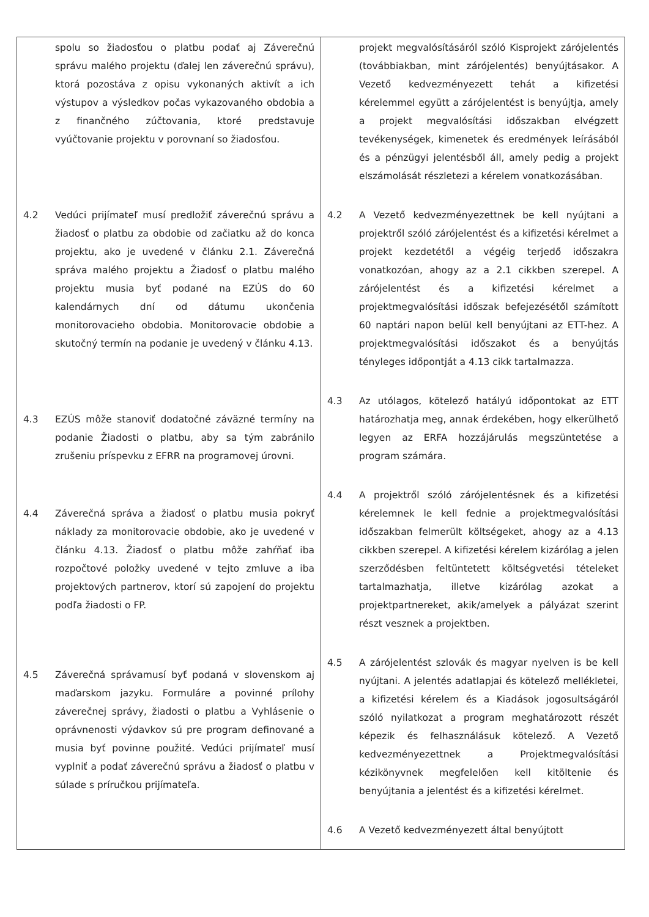| spolu so žiadosťou o platbu podať aj Záverečnú správu malého projektu (ďalej len záverečnú správu), ktorá pozostáva z opisu vykonaných aktivít a ich výstupov a výsledkov počas vykazovaného obdobia a z finančného zúčtovania, ktoré predstavuje vyúčtovanie projektu v porovnaní so žiadosťou. 4.2 Vedúci prijímateľ musí predložiť záverečnú správu a žiadosť o platbu za obdobie od začiatku až do konca projektu, ako je uvedené v článku 2.1. Záverečná správa malého projektu a Žiadosť o platbu malého projektu musia byť podané na EZÚS do 60 kalendárnych dní od dátumu ukončenia monitorovacieho obdobia. Monitorovacie obdobie a skutočný termín na podanie je uvedený v článku 4.13. 4.3 EZÚS môže stanoviť dodatočné záväzné termíny na podanie Žiadosti o platbu, aby sa tým zabránilo zrušeniu príspevku z EFRR na programovej úrovni. 4.4 Záverečná správa a žiadosť o platbu musia pokryť náklady za monitorovacie obdobie, ako je uvedené v článku 4.13. Žiadosť o platbu môže zahŕňať iba rozpočtové položky uvedené v tejto zmluve a iba projektových partnerov, ktorí sú zapojení do projektu podľa žiadosti o FP. 4.5 Záverečná správamusí byť podaná v slovenskom aj maďarskom jazyku. Formuláre a povinné prílohy záverečnej správy, žiadosti o platbu a Vyhlásenie o oprávnenosti výdavkov sú pre program definované a musia byť povinne použité. Vedúci prijímateľ musí vyplniť a podať záverečnú správu a žiadosť o platbu v súlade s príručkou prijímateľa. | projekt megvalósításáról szóló Kisprojekt zárójelentés (továbbiakban, mint zárójelentés) benyújtásakor. A Vezető kedvezményezett tehát a kifizetési kérelemmel együtt a zárójelentést is benyújtja, amely a projekt megvalósítási időszakban elvégzett tevékenységek, kimenetek és eredmények leírásából és a pénzügyi jelentésből áll, amely pedig a projekt elszámolását részletezi a kérelem vonatkozásában. 4.2 A Vezető kedvezményezettnek be kell nyújtani a projektről szóló zárójelentést és a kifizetési kérelmet a projekt kezdetétől a végéig terjedő időszakra vonatkozóan, ahogy az a 2.1 cikkben szerepel. A zárójelentést és a kifizetési kérelmet a projektmegvalósítási időszak befejezésétől számított 60 naptári napon belül kell benyújtani az ETT-hez. A projektmegvalósítási időszakot és a benyújtás tényleges időpontját a 4.13 cikk tartalmazza. 4.3 Az utólagos, kötelező hatályú időpontokat az ETT határozhatja meg, annak érdekében, hogy elkerülhető legyen az ERFA hozzájárulás megszüntetése a program számára. 4.4 A projektről szóló zárójelentésnek és a kifizetési kérelemnek le kell fednie a projektmegvalósítási időszakban felmerült költségeket, ahogy az a 4.13 cikkben szerepel. A kifizetési kérelem kizárólag a jelen szerződésben feltüntetett költségvetési tételeket tartalmazhatja, illetve kizárólag azokat a projektpartnereket, akik/amelyek a pályázat szerint részt vesznek a projektben. 4.5 A zárójelentést szlovák és magyar nyelven is be kell nyújtani. A jelentés adatlapjai és kötelező mellékletei, a kifizetési kérelem és a Kiadások jogosultságáról szóló nyilatkozat a program meghatározott részét képezik és felhasználásuk kötelező. A Vezető kedvezményezettnek a Projektmegvalósítási kézikönyvnek megfelelően kell kitöltenie és benyújtania a jelentést és a kifizetési kérelmet. 4.6 A Vezető kedvezményezett által benyújtott |